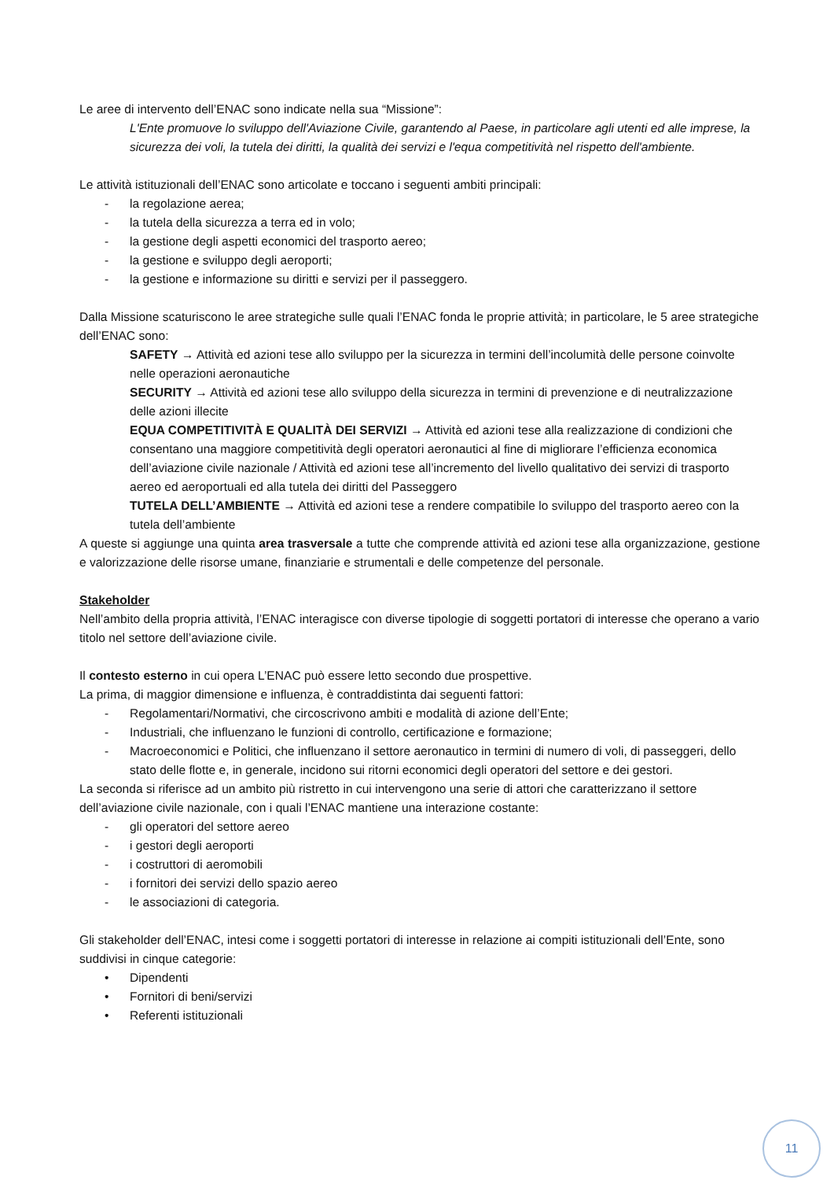Le aree di intervento dell’ENAC sono indicate nella sua “Missione”:
L'Ente promuove lo sviluppo dell'Aviazione Civile, garantendo al Paese, in particolare agli utenti ed alle imprese, la sicurezza dei voli, la tutela dei diritti, la qualità dei servizi e l'equa competitività nel rispetto dell'ambiente.
Le attività istituzionali dell’ENAC sono articolate e toccano i seguenti ambiti principali:
- la regolazione aerea;
- la tutela della sicurezza a terra ed in volo;
- la gestione degli aspetti economici del trasporto aereo;
- la gestione e sviluppo degli aeroporti;
- la gestione e informazione su diritti e servizi per il passeggero.
Dalla Missione scaturiscono le aree strategiche sulle quali l’ENAC fonda le proprie attività; in particolare, le 5 aree strategiche dell’ENAC sono:
SAFETY → Attività ed azioni tese allo sviluppo per la sicurezza in termini dell’incolumità delle persone coinvolte nelle operazioni aeronautiche
SECURITY → Attività ed azioni tese allo sviluppo della sicurezza in termini di prevenzione e di neutralizzazione delle azioni illecite
EQUA COMPETITIVITÀ E QUALITÀ DEI SERVIZI → Attività ed azioni tese alla realizzazione di condizioni che consentano una maggiore competitività degli operatori aeronautici al fine di migliorare l’efficienza economica dell’aviazione civile nazionale / Attività ed azioni tese all’incremento del livello qualitativo dei servizi di trasporto aereo ed aeroportuali ed alla tutela dei diritti del Passeggero
TUTELA DELL’AMBIENTE → Attività ed azioni tese a rendere compatibile lo sviluppo del trasporto aereo con la tutela dell’ambiente
A queste si aggiunge una quinta area trasversale a tutte che comprende attività ed azioni tese alla organizzazione, gestione e valorizzazione delle risorse umane, finanziarie e strumentali e delle competenze del personale.
Stakeholder
Nell’ambito della propria attività, l’ENAC interagisce con diverse tipologie di soggetti portatori di interesse che operano a vario titolo nel settore dell’aviazione civile.
Il contesto esterno in cui opera L’ENAC può essere letto secondo due prospettive.
La prima, di maggior dimensione e influenza, è contraddistinta dai seguenti fattori:
- Regolamentari/Normativi, che circoscrivono ambiti e modalità di azione dell’Ente;
- Industriali, che influenzano le funzioni di controllo, certificazione e formazione;
- Macroeconomici e Politici, che influenzano il settore aeronautico in termini di numero di voli, di passeggeri, dello stato delle flotte e, in generale, incidono sui ritorni economici degli operatori del settore e dei gestori.
La seconda si riferisce ad un ambito più ristretto in cui intervengono una serie di attori che caratterizzano il settore dell’aviazione civile nazionale, con i quali l’ENAC mantiene una interazione costante:
- gli operatori del settore aereo
- i gestori degli aeroporti
- i costruttori di aeromobili
- i fornitori dei servizi dello spazio aereo
- le associazioni di categoria.
Gli stakeholder dell’ENAC, intesi come i soggetti portatori di interesse in relazione ai compiti istituzionali dell’Ente, sono suddivisi in cinque categorie:
• Dipendenti
• Fornitori di beni/servizi
• Referenti istituzionali
11